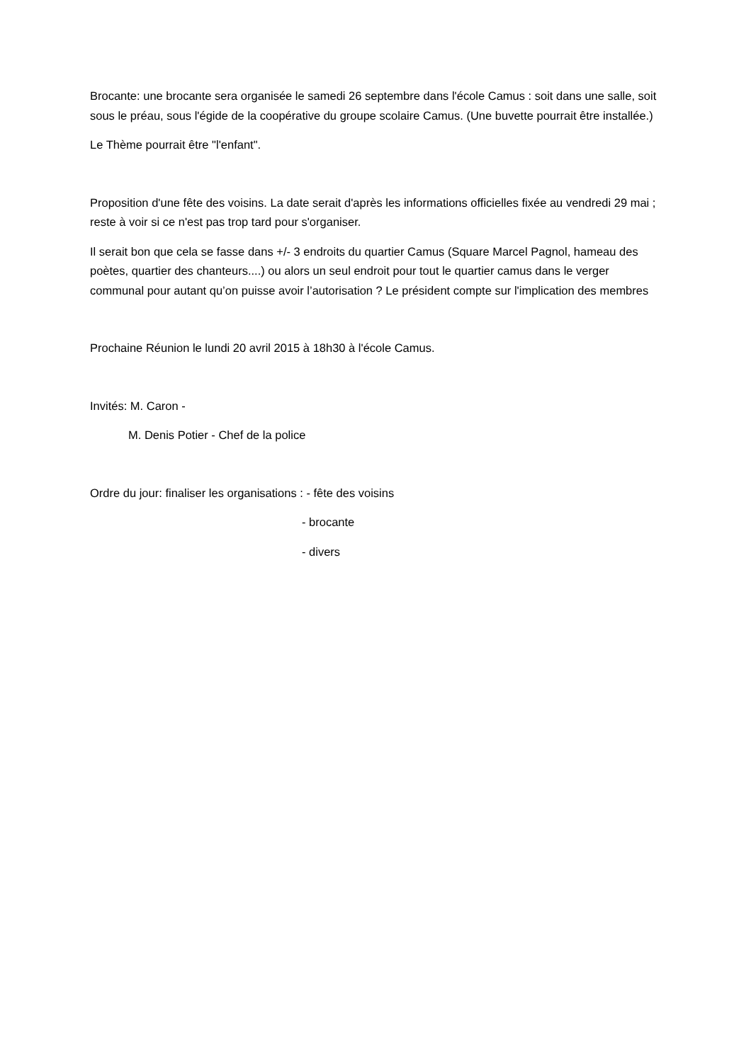Brocante: une brocante sera organisée le samedi 26 septembre dans l'école Camus : soit dans une salle, soit sous le préau, sous l'égide de la coopérative du groupe scolaire Camus. (Une buvette pourrait être installée.)
Le Thème pourrait être "l'enfant".
Proposition d'une fête des voisins. La date serait d'après les informations officielles fixée au vendredi 29 mai ; reste à voir si ce n'est pas trop tard pour s'organiser.
Il serait bon que cela se fasse dans +/- 3 endroits du quartier Camus (Square Marcel Pagnol, hameau des poètes, quartier des chanteurs....) ou alors un seul endroit pour tout le quartier camus dans le verger communal pour autant qu’on puisse avoir l’autorisation ? Le président compte sur l'implication des membres
Prochaine Réunion le lundi 20 avril 2015 à 18h30 à l'école Camus.
Invités: M. Caron -
M. Denis Potier - Chef de la police
Ordre du jour: finaliser les organisations : - fête des voisins
- brocante
- divers